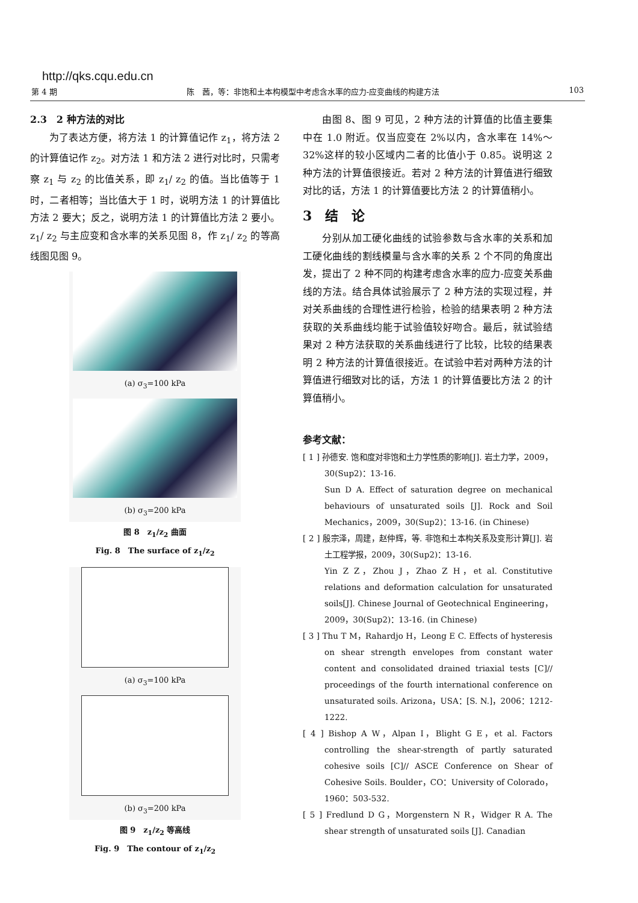http://qks.cqu.edu.cn
第 4 期 陈　茜，等：非饱和土本构模型中考虑含水率的应力-应变曲线的构建方法 103
2.3　2 种方法的对比
为了表达方便，将方法 1 的计算值记作 z<sub>1</sub>，将方法 2 的计算值记作 z<sub>2</sub>。对方法 1 和方法 2 进行对比时，只需考察 z<sub>1</sub> 与 z<sub>2</sub> 的比值关系，即 z<sub>1</sub>/ z<sub>2</sub> 的值。当比值等于 1 时，二者相等；当比值大于 1 时，说明方法 1 的计算值比方法 2 要大；反之，说明方法 1 的计算值比方法 2 要小。z<sub>1</sub>/ z<sub>2</sub> 与主应变和含水率的关系见图 8，作 z<sub>1</sub>/ z<sub>2</sub> 的等高线图见图 9。
(a) σ<sub>3</sub>=100 kPa
(b) σ<sub>3</sub>=200 kPa
图 8　z<sub>1</sub>/z<sub>2</sub> 曲面
Fig. 8　The surface of z<sub>1</sub>/z<sub>2</sub>
(a) σ<sub>3</sub>=100 kPa
(b) σ<sub>3</sub>=200 kPa
图 9　z<sub>1</sub>/z<sub>2</sub> 等高线
Fig. 9　The contour of z<sub>1</sub>/z<sub>2</sub>
由图 8、图 9 可见，2 种方法的计算值的比值主要集中在 1.0 附近。仅当应变在 2%以内，含水率在 14%～32%这样的较小区域内二者的比值小于 0.85。说明这 2 种方法的计算值很接近。若对 2 种方法的计算值进行细致对比的话，方法 1 的计算值要比方法 2 的计算值稍小。
3　结　论
分别从加工硬化曲线的试验参数与含水率的关系和加工硬化曲线的割线模量与含水率的关系 2 个不同的角度出发，提出了 2 种不同的构建考虑含水率的应力-应变关系曲线的方法。结合具体试验展示了 2 种方法的实现过程，并对关系曲线的合理性进行检验，检验的结果表明 2 种方法获取的关系曲线均能于试验值较好吻合。最后，就试验结果对 2 种方法获取的关系曲线进行了比较，比较的结果表明 2 种方法的计算值很接近。在试验中若对两种方法的计算值进行细致对比的话，方法 1 的计算值要比方法 2 的计算值稍小。
参考文献：
[ 1 ] 孙德安. 饱和度对非饱和土力学性质的影响[J]. 岩土力学，2009，30(Sup2)：13-16.
Sun D A. Effect of saturation degree on mechanical behaviours of unsaturated soils [J]. Rock and Soil Mechanics，2009，30(Sup2)：13-16. (in Chinese)
[ 2 ] 殷宗泽，周建，赵仲辉，等. 非饱和土本构关系及变形计算[J]. 岩土工程学报，2009，30(Sup2)：13-16.
Yin Z Z，Zhou J，Zhao Z H，et al. Constitutive relations and deformation calculation for unsaturated soils[J]. Chinese Journal of Geotechnical Engineering，2009，30(Sup2)：13-16. (in Chinese)
[ 3 ] Thu T M，Rahardjo H，Leong E C. Effects of hysteresis on shear strength envelopes from constant water content and consolidated drained triaxial tests [C]// proceedings of the fourth international conference on unsaturated soils. Arizona，USA：[S. N.]，2006：1212-1222.
[ 4 ] Bishop A W，Alpan I，Blight G E，et al. Factors controlling the shear-strength of partly saturated cohesive soils [C]// ASCE Conference on Shear of Cohesive Soils. Boulder，CO：University of Colorado，1960：503-532.
[ 5 ] Fredlund D G，Morgenstern N R，Widger R A. The shear strength of unsaturated soils [J]. Canadian